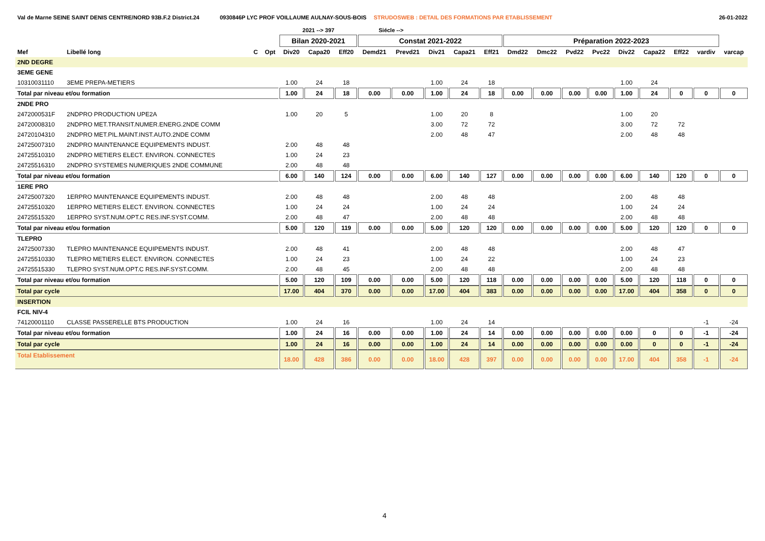Val de Marne SEINE SAINT DENIS CENTRE/NORD 93B.F.2 District.24 0930846P LYC PROF VOILLAUME AULNAY-SOUS-BOIS STRUDOSWEB : DETAIL DES FORMATIONS PAR ETABLISSEMENT 26-01-2022
| | | | | 2021 --> 397 | | | Siécle --> | | | | | | | | | | | | | |
| --- | --- | --- | --- | --- | --- | --- | --- | --- | --- | --- | --- | --- | --- | --- | --- | --- | --- | --- | --- | --- |
| | | | | Bilan 2020-2021 | | | Constat 2021-2022 | | | | | Préparation 2022-2023 | | | | | | | | |
| Mef | Libellé long | C | Opt | Div20 | Capa20 | Eff20 | Demd21 | Prevd21 | Div21 | Capa21 | Eff21 | Dmd22 | Dmc22 | Pvd22 | Pvc22 | Div22 | Capa22 | Eff22 | vardiv | varcap |
| 2ND DEGRE | | | | | | | | | | | | | | | | | | | | |
| 3EME GENE | | | | | | | | | | | | | | | | | | | | |
| 10310031110 | 3EME PREPA-METIERS | | | 1.00 | 24 | 18 | | | 1.00 | 24 | 18 | | | | | 1.00 | 24 | | | |
| Total par niveau et/ou formation | | | | 1.00 | 24 | 18 | 0.00 | 0.00 | 1.00 | 24 | 18 | 0.00 | 0.00 | 0.00 | 0.00 | 1.00 | 24 | 0 | 0 | 0 |
| 2NDE PRO | | | | | | | | | | | | | | | | | | | | |
| 2472000531F | 2NDPRO PRODUCTION UPE2A | | | 1.00 | 20 | 5 | | | 1.00 | 20 | 8 | | | | | 1.00 | 20 | | | |
| 24720008310 | 2NDPRO MET.TRANSIT.NUMER.ENERG.2NDE COMM | | | | | | | | 3.00 | 72 | 72 | | | | | 3.00 | 72 | 72 | | |
| 24720104310 | 2NDPRO MET.PIL.MAINT.INST.AUTO.2NDE COMM | | | | | | | | 2.00 | 48 | 47 | | | | | 2.00 | 48 | 48 | | |
| 24725007310 | 2NDPRO MAINTENANCE EQUIPEMENTS INDUST. | | | 2.00 | 48 | 48 | | | | | | | | | | | | | | |
| 24725510310 | 2NDPRO METIERS ELECT. ENVIRON. CONNECTES | | | 1.00 | 24 | 23 | | | | | | | | | | | | | | |
| 24725516310 | 2NDPRO SYSTEMES NUMERIQUES 2NDE COMMUNE | | | 2.00 | 48 | 48 | | | | | | | | | | | | | | |
| Total par niveau et/ou formation | | | | 6.00 | 140 | 124 | 0.00 | 0.00 | 6.00 | 140 | 127 | 0.00 | 0.00 | 0.00 | 0.00 | 6.00 | 140 | 120 | 0 | 0 |
| 1ERE PRO | | | | | | | | | | | | | | | | | | | | |
| 24725007320 | 1ERPRO MAINTENANCE EQUIPEMENTS INDUST. | | | 2.00 | 48 | 48 | | | 2.00 | 48 | 48 | | | | | 2.00 | 48 | 48 | | |
| 24725510320 | 1ERPRO METIERS ELECT. ENVIRON. CONNECTES | | | 1.00 | 24 | 24 | | | 1.00 | 24 | 24 | | | | | 1.00 | 24 | 24 | | |
| 24725515320 | 1ERPRO SYST.NUM.OPT.C RES.INF.SYST.COMM. | | | 2.00 | 48 | 47 | | | 2.00 | 48 | 48 | | | | | 2.00 | 48 | 48 | | |
| Total par niveau et/ou formation | | | | 5.00 | 120 | 119 | 0.00 | 0.00 | 5.00 | 120 | 120 | 0.00 | 0.00 | 0.00 | 0.00 | 5.00 | 120 | 120 | 0 | 0 |
| TLEPRO | | | | | | | | | | | | | | | | | | | | |
| 24725007330 | TLEPRO MAINTENANCE EQUIPEMENTS INDUST. | | | 2.00 | 48 | 41 | | | 2.00 | 48 | 48 | | | | | 2.00 | 48 | 47 | | |
| 24725510330 | TLEPRO METIERS ELECT. ENVIRON. CONNECTES | | | 1.00 | 24 | 23 | | | 1.00 | 24 | 22 | | | | | 1.00 | 24 | 23 | | |
| 24725515330 | TLEPRO SYST.NUM.OPT.C RES.INF.SYST.COMM. | | | 2.00 | 48 | 45 | | | 2.00 | 48 | 48 | | | | | 2.00 | 48 | 48 | | |
| Total par niveau et/ou formation | | | | 5.00 | 120 | 109 | 0.00 | 0.00 | 5.00 | 120 | 118 | 0.00 | 0.00 | 0.00 | 0.00 | 5.00 | 120 | 118 | 0 | 0 |
| Total par cycle | | | | 17.00 | 404 | 370 | 0.00 | 0.00 | 17.00 | 404 | 383 | 0.00 | 0.00 | 0.00 | 0.00 | 17.00 | 404 | 358 | 0 | 0 |
| INSERTION | | | | | | | | | | | | | | | | | | | | |
| FCIL NIV-4 | | | | | | | | | | | | | | | | | | | | |
| 74120001110 | CLASSE PASSERELLE BTS PRODUCTION | | | 1.00 | 24 | 16 | | | 1.00 | 24 | 14 | | | | | | | | -1 | -24 |
| Total par niveau et/ou formation | | | | 1.00 | 24 | 16 | 0.00 | 0.00 | 1.00 | 24 | 14 | 0.00 | 0.00 | 0.00 | 0.00 | 0.00 | 0 | 0 | -1 | -24 |
| Total par cycle | | | | 1.00 | 24 | 16 | 0.00 | 0.00 | 1.00 | 24 | 14 | 0.00 | 0.00 | 0.00 | 0.00 | 0.00 | 0 | 0 | -1 | -24 |
| Total Etablissement | | | | 18.00 | 428 | 386 | 0.00 | 0.00 | 18.00 | 428 | 397 | 0.00 | 0.00 | 0.00 | 0.00 | 17.00 | 404 | 358 | -1 | -24 |
4